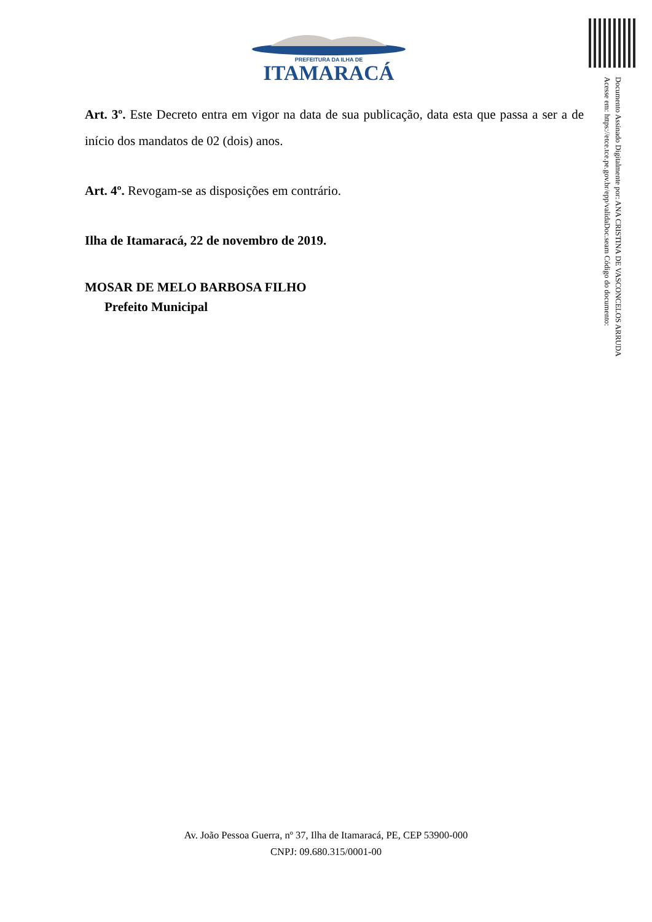PREFEITURA DA ILHA DE
ITAMARACÁ
Documento Assinado Digitalmente por: ANA CRISTINA DE VASCONCELOS ARRUDA
Acesse em: https://etce.tce.pe.gov.br/epp/validaDoc.seam Código do documento:
Art. 3º. Este Decreto entra em vigor na data de sua publicação, data esta que passa a ser a de início dos mandatos de 02 (dois) anos.
Art. 4º. Revogam-se as disposições em contrário.
Ilha de Itamaracá, 22 de novembro de 2019.
MOSAR DE MELO BARBOSA FILHO
Prefeito Municipal
Av. João Pessoa Guerra, nº 37, Ilha de Itamaracá, PE, CEP 53900-000
CNPJ: 09.680.315/0001-00